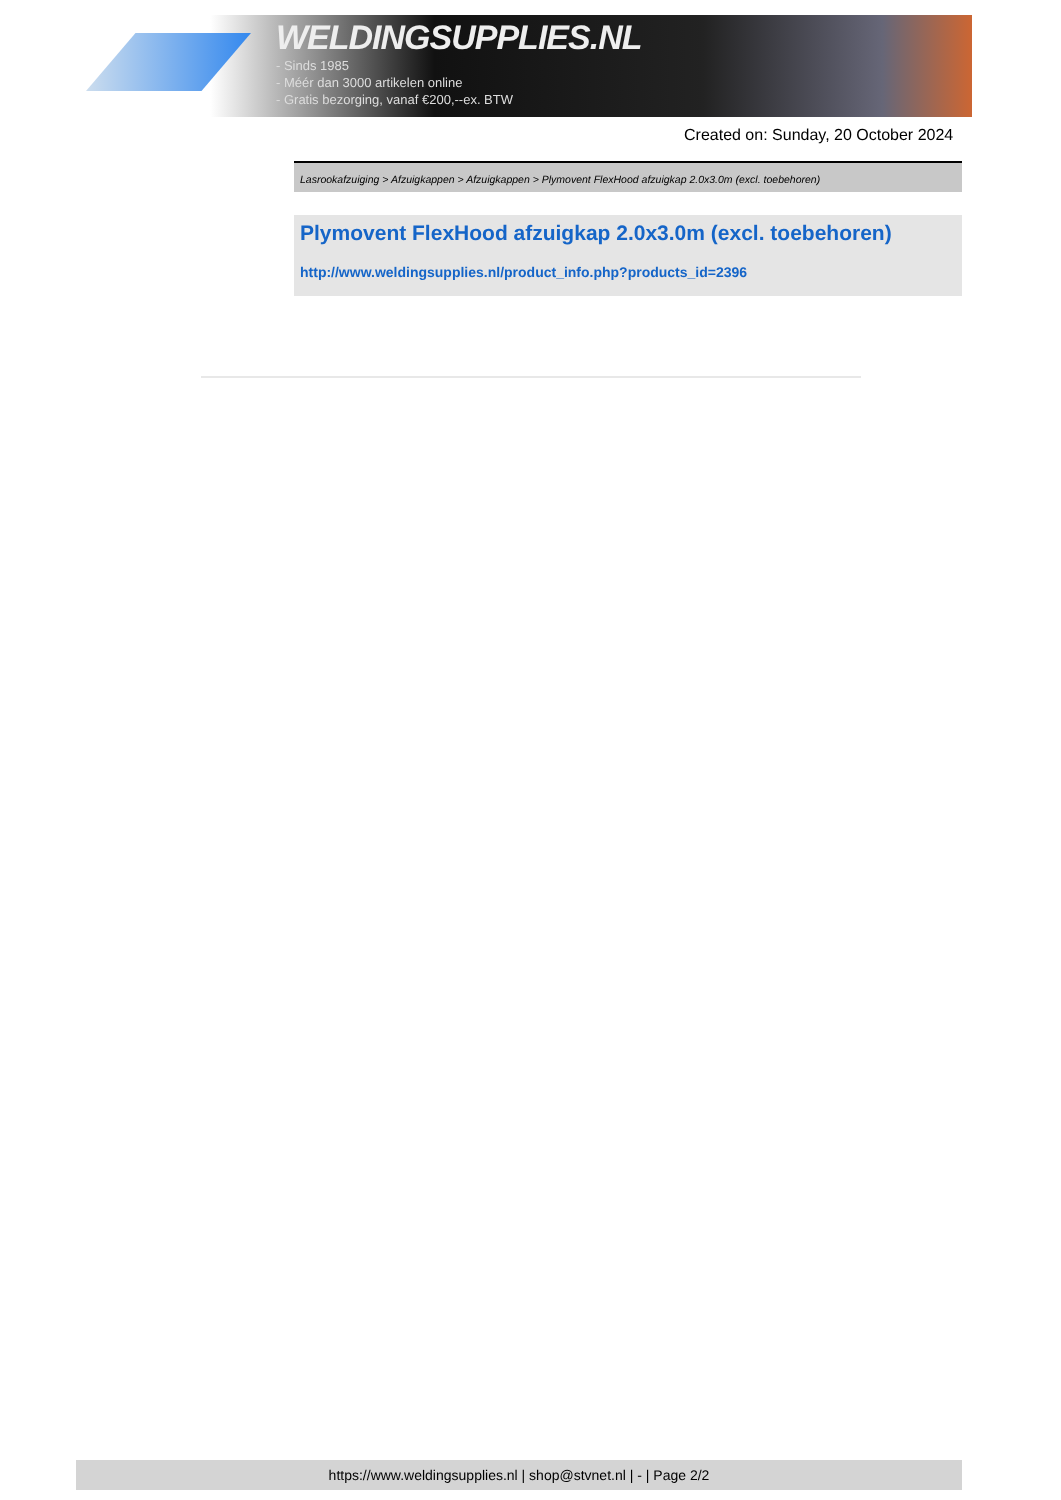WELDINGSUPPLIES.NL
- Sinds 1985
- Méér dan 3000 artikelen online
- Gratis bezorging, vanaf €200,--ex. BTW
Created on: Sunday, 20 October 2024
Lasrookafzuiging > Afzuigkappen > Afzuigkappen > Plymovent FlexHood afzuigkap 2.0x3.0m (excl. toebehoren)
Plymovent FlexHood afzuigkap 2.0x3.0m (excl. toebehoren)
http://www.weldingsupplies.nl/product_info.php?products_id=2396
https://www.weldingsupplies.nl | shop@stvnet.nl | - | Page 2/2